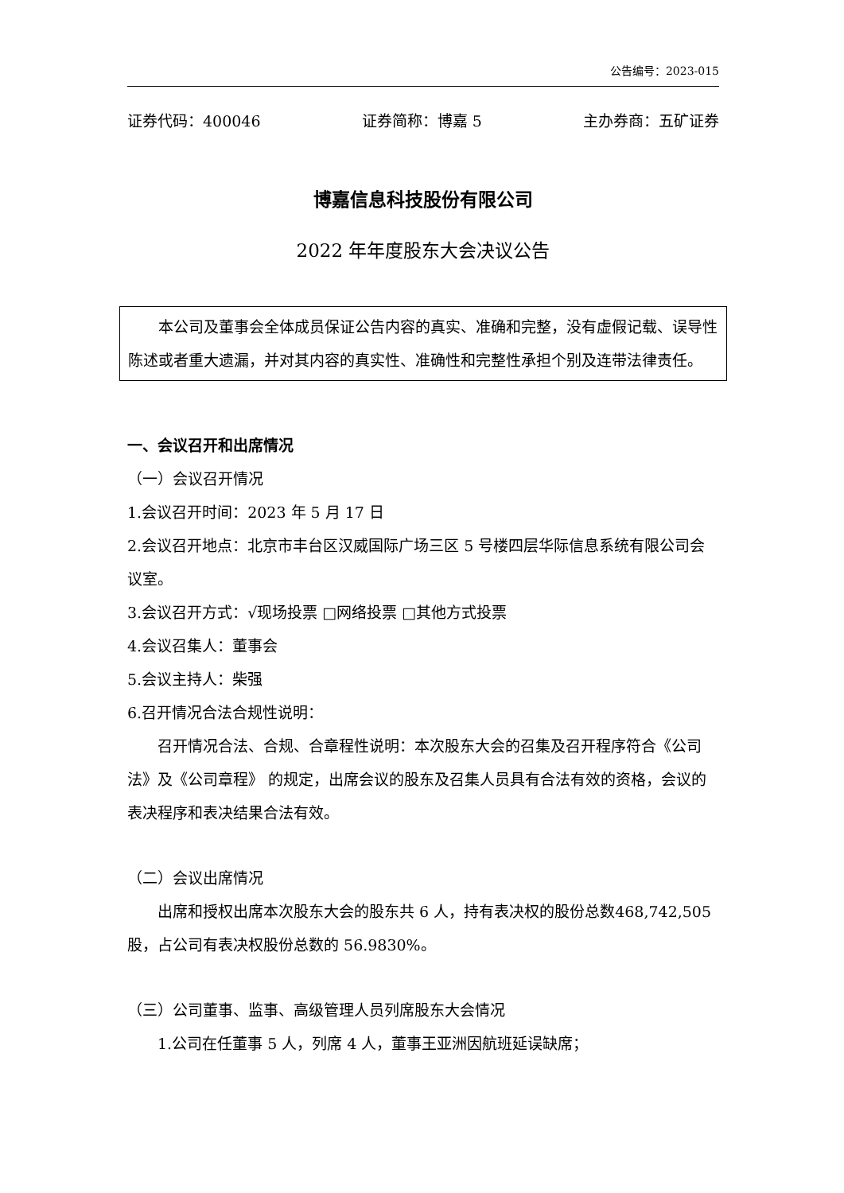公告编号：2023-015
证券代码：400046 证券简称：博嘉 5 主办券商：五矿证券
博嘉信息科技股份有限公司
2022 年年度股东大会决议公告
本公司及董事会全体成员保证公告内容的真实、准确和完整，没有虚假记载、误导性陈述或者重大遗漏，并对其内容的真实性、准确性和完整性承担个别及连带法律责任。
一、会议召开和出席情况
（一）会议召开情况
1.会议召开时间：2023 年 5 月 17 日
2.会议召开地点：北京市丰台区汉威国际广场三区 5 号楼四层华际信息系统有限公司会议室。
3.会议召开方式：√现场投票 □网络投票 □其他方式投票
4.会议召集人：董事会
5.会议主持人：柴强
6.召开情况合法合规性说明：
召开情况合法、合规、合章程性说明：本次股东大会的召集及召开程序符合《公司法》及《公司章程》 的规定，出席会议的股东及召集人员具有合法有效的资格，会议的表决程序和表决结果合法有效。
（二）会议出席情况
出席和授权出席本次股东大会的股东共 6 人，持有表决权的股份总数468,742,505 股，占公司有表决权股份总数的 56.9830%。
（三）公司董事、监事、高级管理人员列席股东大会情况
1.公司在任董事 5 人，列席 4 人，董事王亚洲因航班延误缺席；